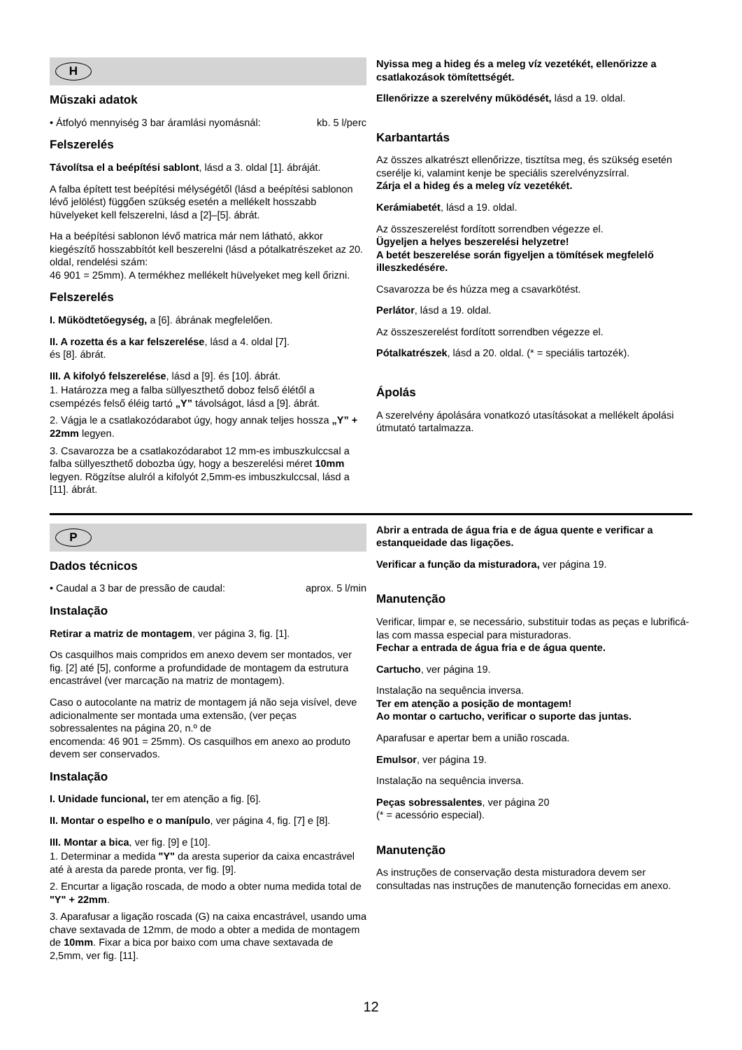H
Műszaki adatok
• Átfolyó mennyiség 3 bar áramlási nyomásnál: kb. 5 l/perc
Felszerelés
Távolítsa el a beépítési sablont, lásd a 3. oldal [1]. ábráját.
A falba épített test beépítési mélységétől (lásd a beépítési sablonon lévő jelölést) függően szükség esetén a mellékelt hosszabb hüvelyeket kell felszerelni, lásd a [2]–[5]. ábrát.
Ha a beépítési sablonon lévő matrica már nem látható, akkor kiegészítő hosszabbítót kell beszerelni (lásd a pótalkatrészeket az 20. oldal, rendelési szám:
46 901 = 25mm). A termékhez mellékelt hüvelyeket meg kell őrizni.
Felszerelés
I. Működtetőegység, a [6]. ábrának megfelelően.
II. A rozetta és a kar felszerelése, lásd a 4. oldal [7].
és [8]. ábrát.
III. A kifolyó felszerelése, lásd a [9]. és [10]. ábrát.
1. Határozza meg a falba süllyeszthető doboz felső élétől a csempézés felső éléig tartó „Y” távolságot, lásd a [9]. ábrát.
2. Vágja le a csatlakozódarabot úgy, hogy annak teljes hossza „Y” + 22mm legyen.
3. Csavarozza be a csatlakozódarabot 12 mm-es imbuszkulccsal a falba süllyeszthető dobozba úgy, hogy a beszerelési méret 10mm legyen. Rögzítse alulról a kifolyót 2,5mm-es imbuszkulccsal, lásd a [11]. ábrát.
Nyissa meg a hideg és a meleg víz vezetékét, ellenőrizze a csatlakozások tömítettségét.
Ellenőrizze a szerelvény működését, lásd a 19. oldal.
Karbantartás
Az összes alkatrészt ellenőrizze, tisztítsa meg, és szükség esetén cserélje ki, valamint kenje be speciális szerelvényzsírral.
Zárja el a hideg és a meleg víz vezetékét.
Kerámiabetét, lásd a 19. oldal.
Az összeszerelést fordított sorrendben végezze el.
Ügyeljen a helyes beszerelési helyzetre!
A betét beszerelése során figyeljen a tömítések megfelelő illeszkedésére.
Csavarozza be és húzza meg a csavarkötést.
Perlátor, lásd a 19. oldal.
Az összeszerelést fordított sorrendben végezze el.
Pótalkatrészek, lásd a 20. oldal. (* = speciális tartozék).
Ápolás
A szerelvény ápolására vonatkozó utasításokat a mellékelt ápolási útmutató tartalmazza.
P
Dados técnicos
• Caudal a 3 bar de pressão de caudal: aprox. 5 l/min
Instalação
Retirar a matriz de montagem, ver página 3, fig. [1].
Os casquilhos mais compridos em anexo devem ser montados, ver fig. [2] até [5], conforme a profundidade de montagem da estrutura encastrável (ver marcação na matriz de montagem).
Caso o autocolante na matriz de montagem já não seja visível, deve adicionalmente ser montada uma extensão, (ver peças sobressalentes na página 20, n.º de
encomenda: 46 901 = 25mm). Os casquilhos em anexo ao produto devem ser conservados.
Instalação
I. Unidade funcional, ter em atenção a fig. [6].
II. Montar o espelho e o manípulo, ver página 4, fig. [7] e [8].
III. Montar a bica, ver fig. [9] e [10].
1. Determinar a medida "Y" da aresta superior da caixa encastrável até à aresta da parede pronta, ver fig. [9].
2. Encurtar a ligação roscada, de modo a obter numa medida total de "Y" + 22mm.
3. Aparafusar a ligação roscada (G) na caixa encastrável, usando uma chave sextavada de 12mm, de modo a obter a medida de montagem de 10mm. Fixar a bica por baixo com uma chave sextavada de 2,5mm, ver fig. [11].
Abrir a entrada de água fria e de água quente e verificar a estanqueidade das ligações.
Verificar a função da misturadora, ver página 19.
Manutenção
Verificar, limpar e, se necessário, substituir todas as peças e lubrificá-las com massa especial para misturadoras.
Fechar a entrada de água fria e de água quente.
Cartucho, ver página 19.
Instalação na sequência inversa.
Ter em atenção a posição de montagem!
Ao montar o cartucho, verificar o suporte das juntas.
Aparafusar e apertar bem a união roscada.
Emulsor, ver página 19.
Instalação na sequência inversa.
Peças sobressalentes, ver página 20
(* = acessório especial).
Manutenção
As instruções de conservação desta misturadora devem ser consultadas nas instruções de manutenção fornecidas em anexo.
12